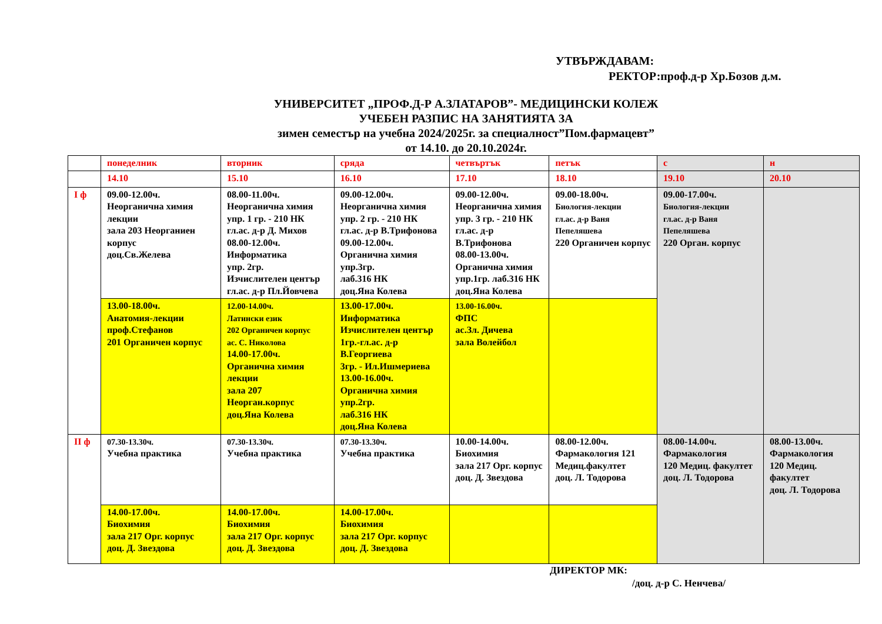УТВЪРЖДАВАМ:
РЕКТОР:проф.д-р Хр.Бозов д.м.
УНИВЕРСИТЕТ „ПРОФ.Д-Р А.ЗЛАТАРОВ”- МЕДИЦИНСКИ КОЛЕЖ
УЧЕБЕН РАЗПИС НА ЗАНЯТИЯТА ЗА
зимен семестър на учебна 2024/2025г. за специалност”Пом.фармацевт”
от 14.10. до 20.10.2024г.
| | понеделник | вторник | сряда | четвъртък | петък | с | н |
| | 14.10 | 15.10 | 16.10 | 17.10 | 18.10 | 19.10 | 20.10 |
| I ф | 09.00-12.00ч. Неорганична химия лекции зала 203 Неорганиен корпус доц.Св.Желева | 08.00-11.00ч. Неорганична химия упр. 1 гр. - 210 НК гл.ас. д-р Д. Михов 08.00-12.00ч. Информатика упр. 2гр. Изчислителен център гл.ас. д-р Пл.Йовчева | 09.00-12.00ч. Неорганична химия упр. 2 гр. - 210 НК гл.ас. д-р В.Трифонова 09.00-12.00ч. Органична химия упр.3гр. лаб.316 НК доц.Яна Колева | 09.00-12.00ч. Неорганична химия упр. 3 гр. - 210 НК гл.ас. д-р В.Трифонова 08.00-13.00ч. Органична химия упр.1гр. лаб.316 НК доц.Яна Колева | 09.00-18.00ч. Биология-лекции гл.ас. д-р Ваня Пепеляшева 220 Органичен корпус | 09.00-17.00ч. Биология-лекции гл.ас. д-р Ваня Пепеляшева 220 Орган. корпус | |
| | 13.00-18.00ч. Анатомия-лекции проф.Стефанов 201 Органичен корпус | 12.00-14.00ч. Латински език 202 Органичен корпус ас. С. Николова 14.00-17.00ч. Органична химия лекции зала 207 Неорган.корпус доц.Яна Колева | 13.00-17.00ч. Информатика Изчислителен център 1гр.-гл.ас. д-р В.Георгиева 3гр. - Ил.Ишмериева 13.00-16.00ч. Органична химия упр.2гр. лаб.316 НК доц.Яна Колева | 13.00-16.00ч. ФПС ас.Зл. Дичева зала Волейбол | | | |
| II ф | 07.30-13.30ч. Учебна практика | 07.30-13.30ч. Учебна практика | 07.30-13.30ч. Учебна практика | 10.00-14.00ч. Биохимия зала 217 Орг. корпус доц. Д. Звездова | 08.00-12.00ч. Фармакология 121 Медиц.факултет доц. Л. Тодорова | 08.00-14.00ч. Фармакология 120 Медиц. факултет доц. Л. Тодорова | 08.00-13.00ч. Фармакология 120 Медиц. факултет доц. Л. Тодорова |
| | 14.00-17.00ч. Биохимия зала 217 Орг. корпус доц. Д. Звездова | 14.00-17.00ч. Биохимия зала 217 Орг. корпус доц. Д. Звездова | 14.00-17.00ч. Биохимия зала 217 Орг. корпус доц. Д. Звездова | | | | |
ДИРЕКТОР МК:
/доц. д-р С. Ненчева/